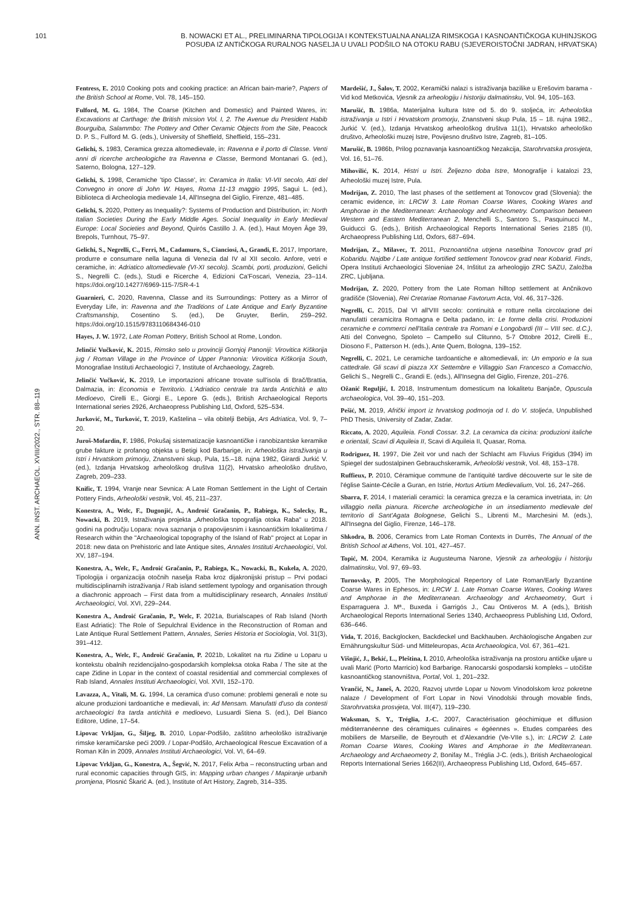101 B. NOWACKI ET AL., PRELIMINARNA TIPOLOGIJA I KONTEKSTUALNA ANALIZA RIMSKOGA I KASNOANTIČKOGA KUHINJSKOG
POSUĐA IZ ANTIČKOGA RURALNOG NASELJA U UVALI PODŠILO NA OTOKU RABU (SJEVEROISTOČNI JADRAN, HRVATSKA)
ANN. INST. ARCHAEOL. XVIII/2022., STR. 88–119
Fentress, E. 2010 Cooking pots and cooking practice: an African bain-marie?, Papers of the British School at Rome, Vol. 78, 145–150.
Fulford, M. G. 1984, The Coarse (Kitchen and Domestic) and Painted Wares, in: Excavations at Carthage: the British mission Vol. I, 2. The Avenue du President Habib Bourguiba, Salammbo: The Pottery and Other Ceramic Objects from the Site, Peacock D. P. S., Fulford M. G. (eds.), University of Sheffield, Sheffield, 155–231.
Gelichi, S. 1983, Ceramica grezza altomedievale, in: Ravenna e il porto di Classe. Venti anni di ricerche archeologiche tra Ravenna e Classe, Bermond Montanari G. (ed.), Saterno, Bologna, 127–129.
Gelichi, S. 1998, Ceramiche 'tipo Classe', in: Ceramica in Italia: VI-VII secolo, Atti del Convegno in onore di John W. Hayes, Roma 11-13 maggio 1995, Saguì L. (ed.), Biblioteca di Archeologia medievale 14, All'Insegna del Giglio, Firenze, 481–485.
Gelichi, S. 2020, Pottery as Inequality?: Systems of Production and Distribution, in: North Italian Societies During the Early Middle Ages. Social Inequality in Early Medieval Europe: Local Societies and Beyond, Quirós Castillo J. A. (ed.), Haut Moyen Âge 39, Brepols, Turnhout, 75–97.
Gelichi, S., Negrelli, C., Ferri, M., Cadamuro, S., Cianciosi, A., Grandi, E. 2017, Importare, produrre e consumare nella laguna di Venezia dal IV al XII secolo. Anfore, vetri e ceramiche, in: Adriatico altomedievale (VI-XI secolo). Scambi, porti, produzioni, Gelichi S., Negrelli C. (eds.), Studi e Ricerche 4, Edizioni Ca'Foscari, Venezia, 23–114. https://doi.org/10.14277/6969-115-7/SR-4-1
Guarnieri, C. 2020, Ravenna, Classe and its Surroundings: Pottery as a Mirror of Everyday Life, in: Ravenna and the Traditions of Late Antique and Early Byzantine Craftsmanship, Cosentino S. (ed.), De Gruyter, Berlin, 259–292. https://doi.org/10.1515/9783110684346-010
Hayes, J. W. 1972, Late Roman Pottery, British School at Rome, London.
Jelinčić Vučković, K. 2015, Rimsko selo u provinciji Gornjoj Panoniji: Virovitica Kiškorija jug / Roman Village in the Province of Upper Pannonia: Virovitica Kiškorija South, Monografiae Instituti Archaeologici 7, Institute of Archaeology, Zagreb.
Jelinčić Vučković, K. 2019, Le importazioni africane trovate sull'isola di Brač/Brattia, Dalmazia, in: Economia e Territorio. L'Adriatico centrale tra tarda Antichità e alto Medioevo, Cirelli E., Giorgi E., Lepore G. (eds.), British Archaeological Reports International series 2926, Archaeopress Publishing Ltd, Oxford, 525–534.
Jurković, M., Turković, T. 2019, Kaštelina – vila obitelji Bebija, Ars Adriatica, Vol. 9, 7–20.
Juroš-Mofardin, F. 1986, Pokušaj sistematizacije kasnoantičke i ranobizantske keramike grube fakture iz profanog objekta u Betigi kod Barbarige, in: Arheološka istraživanja u Istri i Hrvatskom primorju, Znanstveni skup, Pula, 15.–18. rujna 1982, Girardi Jurkić V. (ed.), Izdanja Hrvatskog arheološkog društva 11(2), Hrvatsko arheološko društvo, Zagreb, 209–233.
Knific, T. 1994, Vranje near Sevnica: A Late Roman Settlement in the Light of Certain Pottery Finds, Arheološki vestnik, Vol. 45, 211–237.
Konestra, A., Welc, F., Dugonjić, A., Androić Gračanin, P., Rabiega, K., Solecky, R., Nowacki, B. 2019, Istraživanja projekta „Arheološka topografija otoka Raba" u 2018. godini na području Lopara: nova saznanja o prapovijesnim i kasnoantičkim lokalitetima / Research within the "Archaeological topography of the Island of Rab" project at Lopar in 2018: new data on Prehistoric and late Antique sites, Annales Instituti Archaeologici, Vol. XV, 187–194.
Konestra, A., Welc, F., Androić Gračanin, P., Rabiega, K., Nowacki, B., Kukela, A. 2020, Tipologija i organizacija otočnih naselja Raba kroz dijakronijski pristup – Prvi podaci multidisciplinarnih istraživanja / Rab island settlement typology and organisation through a diachronic approach – First data from a multidisciplinary research, Annales Instituti Archaeologici, Vol. XVI, 229–244.
Konestra A., Androić Gračanin, P., Welc, F. 2021a, Burialscapes of Rab Island (North East Adriatic): The Role of Sepulchral Evidence in the Reconstruction of Roman and Late Antique Rural Settlement Pattern, Annales, Series Historia et Sociologia, Vol. 31(3), 391–412.
Konestra, A., Welc, F., Androić Gračanin, P. 2021b, Lokalitet na rtu Zidine u Loparu u kontekstu obalnih rezidencijalno-gospodarskih kompleksa otoka Raba / The site at the cape Zidine in Lopar in the context of coastal residential and commercial complexes of Rab Island, Annales Instituti Archaeologici, Vol. XVII, 152–170.
Lavazza, A., Vitali, M. G. 1994, La ceramica d'uso comune: problemi generali e note su alcune produzioni tardoantiche e medievali, in: Ad Mensam. Manufatti d'uso da contesti archaeologici fra tarda antichità e medioevo, Lusuardi Siena S. (ed.), Del Bianco Editore, Udine, 17–54.
Lipovac Vrkljan, G., Šiljeg, B. 2010, Lopar-Podšilo, zaštitno arheološko istraživanje rimske keramičarske peći 2009. / Lopar-Podšilo, Archaeological Rescue Excavation of a Roman Kiln in 2009, Annales Instituti Archaeologici, Vol. VI, 64–69.
Lipovac Vrkljan, G., Konestra, A., Šegvić, N. 2017, Felix Arba – reconstructing urban and rural economic capacities through GIS, in: Mapping urban changes / Mapiranje urbanih promjena, Plosnić Škarić A. (ed.), Institute of Art History, Zagreb, 314–335.
Mardešić, J., Šalov, T. 2002, Keramički nalazi s istraživanja bazilike u Erešovim barama - Vid kod Metkovića, Vjesnik za arheologiju i historiju dalmatinsku, Vol. 94, 105–163.
Marušić, B. 1986a, Materijalna kultura Istre od 5. do 9. stoljeća, in: Arheološka istraživanja u Istri i Hrvatskom promorju, Znanstveni skup Pula, 15 – 18. rujna 1982., Jurkić V. (ed.), Izdanja Hrvatskog arheološkog društva 11(1), Hrvatsko arheološko društvo, Arheološki muzej Istre, Povijesno društvo Istre, Zagreb, 81–105.
Marušić, B. 1986b, Prilog poznavanja kasnoantičkog Nezakcija, Starohrvatska prosvjeta, Vol. 16, 51–76.
Mihovilić, K. 2014, Histri u Istri. Željezno doba Istre, Monografije i katalozi 23, Arheološki muzej Istre, Pula.
Modrijan, Z. 2010, The last phases of the settlement at Tonovcov grad (Slovenia): the ceramic evidence, in: LRCW 3. Late Roman Coarse Wares, Cooking Wares and Amphorae in the Mediterranean: Archaeology and Archeometry. Comparison between Western and Eastern Mediterranean 2, Menchelli S., Santoro S., Pasquinucci M., Guiducci G. (eds.), British Archaeological Reports International Series 2185 (II), Archaeopress Publishing Ltd, Oxfors, 687–694.
Modrijan, Z., Milavec, T. 2011, Poznoantična utrjena naselbina Tonovcov grad pri Kobaridu. Najdbe / Late antique fortified settlement Tonovcov grad near Kobarid. Finds, Opera Instituti Archaeologici Sloveniae 24, Inštitut za arheologijo ZRC SAZU, Založba ZRC, Ljubljana.
Modrijan, Z. 2020, Pottery from the Late Roman hilltop settlement at Ančnikovo gradišče (Slovenia), Rei Cretariae Romanae Favtorum Acta, Vol. 46, 317–326.
Negrelli, C. 2015, Dal VI all'VIII secolo: continuità e rotture nella circolazione dei manufatti ceramicitra Romagna e Delta padano, in: Le forme della crisi. Produzioni ceramiche e commerci nell'Italia centrale tra Romani e Longobardi (III – VIII sec. d.C.), Atti del Convegno, Spoleto – Campello sul Clitunno, 5-7 Ottobre 2012, Cirelli E., Diosono F., Patterson H. (eds.), Ante Quem, Bologna, 139–152.
Negrelli, C. 2021, Le ceramiche tardoantiche e altomedievali, in: Un emporio e la sua cattedrale. Gli scavi di piazza XX Settembre e Villaggio San Francesco a Comacchio, Gelichi S., Negrelli C., Grandi E. (eds.), All'Insegna del Giglio, Firenze, 201–276.
Ožanić Roguljić, I. 2018, Instrumentum domesticum na lokalitetu Banjače, Opuscula archaeologica, Vol. 39–40, 151–203.
Pešić, M. 2019, Afrički import iz hrvatskog podmorja od I. do V. stoljeća, Unpublished PhD Thesis, University of Zadar, Zadar.
Riccato, A. 2020, Aquileia. Fondi Cossar. 3.2. La ceramica da cicina: produzioni italiche e orientali, Scavi di Aquileia II, Scavi di Aquileia II, Quasar, Roma.
Rodriguez, H. 1997, Die Zeit vor und nach der Schlacht am Fluvius Frigidus (394) im Spiegel der sudostalpinen Gebrauchskeramik, Arheološki vestnik, Vol. 48, 153–178.
Ruffieux, P. 2010, Céramique commune de l'antiquité tardive découverte sur le site de l'église Sainte-Cécile a Guran, en Istrie, Hortus Artium Medievalium, Vol. 16, 247–266.
Sbarra, F. 2014, I materiali ceramici: la ceramica grezza e la ceramica invetriata, in: Un villaggio nella pianura. Ricerche archeologiche in un insediamento medievale del territorio di Sant'Agata Bolognese, Gelichi S., Librenti M., Marchesini M. (eds.), All'Insegna del Giglio, Firenze, 146–178.
Shkodra, B. 2006, Ceramics from Late Roman Contexts in Durrës, The Annual of the British School at Athens, Vol. 101, 427–457.
Topić, M. 2004, Keramika iz Augusteuma Narone, Vjesnik za arheologiju i historiju dalmatinsku, Vol. 97, 69–93.
Turnovsky, P. 2005, The Morphological Repertory of Late Roman/Early Byzantine Coarse Wares in Ephesos, in: LRCW 1. Late Roman Coarse Wares, Cooking Wares and Amphorae in the Mediterranean. Archaeology and Archaeometry, Gurt i Esparraguera J. Mª., Buxeda i Garrigós J., Cau Ontiveros M. A (eds.), British Archaeological Reports International Series 1340, Archaeopress Publishing Ltd, Oxford, 636–646.
Vida, T. 2016, Backglocken, Backdeckel und Backhauben. Archäologische Angaben zur Ernährungskultur Süd- und Mitteleuropas, Acta Archaeologica, Vol. 67, 361–421.
Višnjić, J., Bekić, L., Pleština, I. 2010, Arheološka istraživanja na prostoru antičke uljare u uvali Marić (Porto Marricio) kod Barbarige. Ranocarski gospodarski kompleks – utočište kasnoantičkog stanovništva, Portal, Vol. 1, 201–232.
Vrančić, N., Janeš, A. 2020, Razvoj utvrde Lopar u Novom Vinodolskom kroz pokretne nalaze / Development of Fort Lopar in Novi Vinodolski through movable finds, Starohrvatska prosvjeta, Vol. III(47), 119–230.
Waksman, S. Y., Tréglia, J.-C. 2007, Caractérisation géochimique et diffusion méditerranéenne des céramiques culinaires « égéennes ». Etudes comparées des mobiliers de Marseille, de Beyrouth et d'Alexandrie (Ve-VIIe s.), in: LRCW 2. Late Roman Coarse Wares, Cooking Wares and Amphorae in the Mediterranean. Archaeology and Archaeometry 2, Bonifay M., Tréglia J-C. (eds.), British Archaeological Reports International Series 1662(II), Archaeopress Publishing Ltd, Oxford, 645–657.